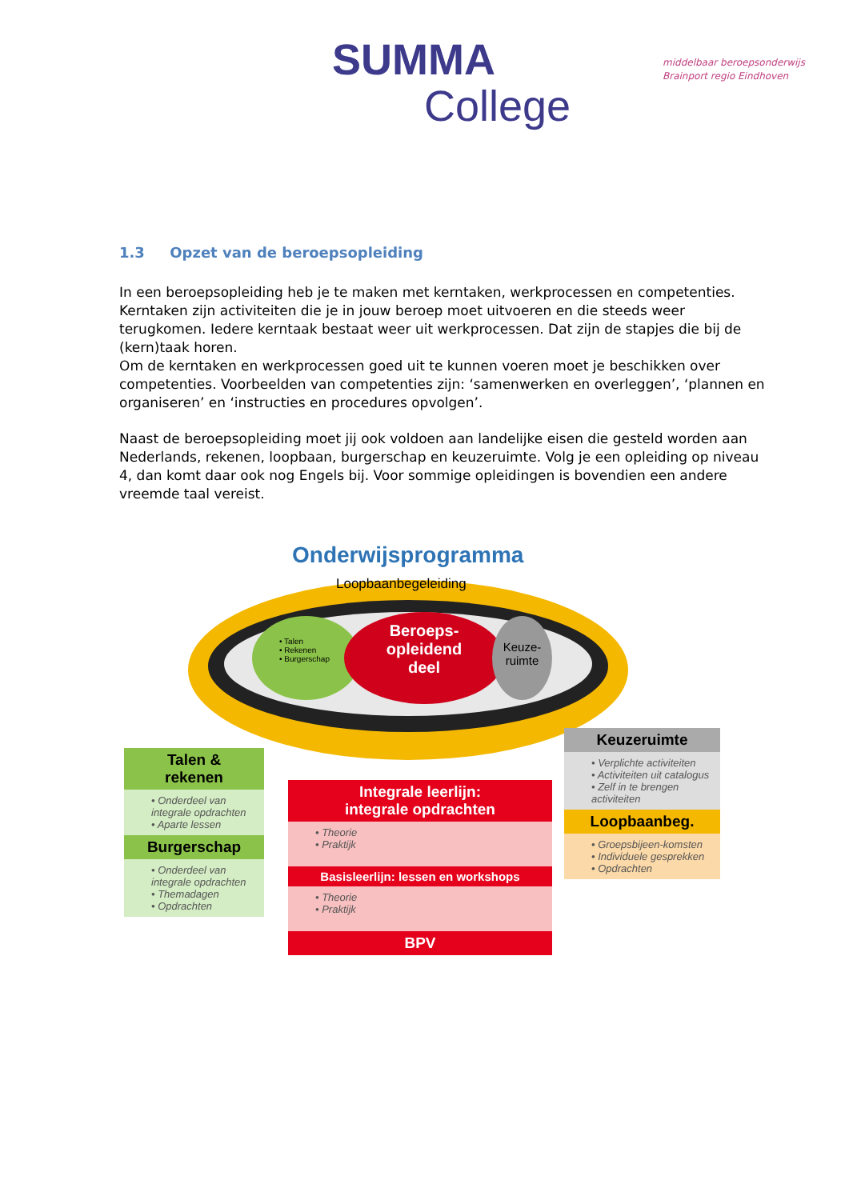SUMMA
College
middelbaar beroepsonderwijs
Brainport regio Eindhoven
1.3 Opzet van de beroepsopleiding
In een beroepsopleiding heb je te maken met kerntaken, werkprocessen en competenties. Kerntaken zijn activiteiten die je in jouw beroep moet uitvoeren en die steeds weer terugkomen. Iedere kerntaak bestaat weer uit werkprocessen. Dat zijn de stapjes die bij de (kern)taak horen.
Om de kerntaken en werkprocessen goed uit te kunnen voeren moet je beschikken over competenties. Voorbeelden van competenties zijn: ‘samenwerken en overleggen’, ‘plannen en organiseren’ en ‘instructies en procedures opvolgen’.
Naast de beroepsopleiding moet jij ook voldoen aan landelijke eisen die gesteld worden aan Nederlands, rekenen, loopbaan, burgerschap en keuzeruimte. Volg je een opleiding op niveau 4, dan komt daar ook nog Engels bij. Voor sommige opleidingen is bovendien een andere vreemde taal vereist.
Onderwijsprogramma
Loopbaanbegeleiding
• Talen
• Rekenen
• Burgerschap
Beroeps-
opleidend
deel
Keuze-
ruimte
Talen &
rekenen
• Onderdeel van integrale opdrachten
• Aparte lessen
Burgerschap
• Onderdeel van integrale opdrachten
• Themadagen
• Opdrachten
Integrale leerlijn:
integrale opdrachten
• Theorie
• Praktijk
Basisleerlijn: lessen en workshops
• Theorie
• Praktijk
BPV
Keuzeruimte
• Verplichte activiteiten
• Activiteiten uit catalogus
• Zelf in te brengen activiteiten
Loopbaanbeg.
• Groepsbijeen-komsten
• Individuele gesprekken
• Opdrachten